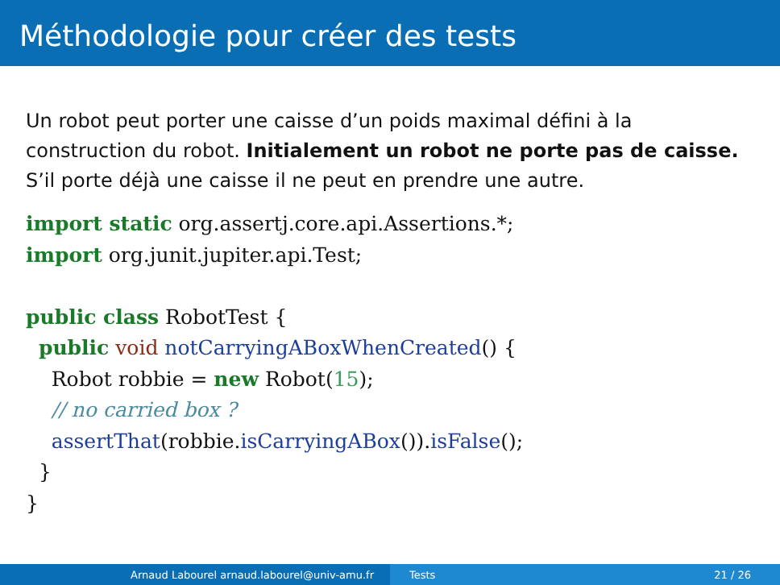Méthodologie pour créer des tests
Un robot peut porter une caisse d’un poids maximal défini à la construction du robot. Initialement un robot ne porte pas de caisse. S’il porte déjà une caisse il ne peut en prendre une autre.
import static org.assertj.core.api.Assertions.*;
import org.junit.jupiter.api.Test;

public class RobotTest {
  public void notCarryingABoxWhenCreated() {
    Robot robbie = new Robot(15);
    // no carried box ?
    assertThat(robbie.isCarryingABox()).isFalse();
  }
}
Arnaud Labourel arnaud.labourel@univ-amu.fr Tests 21 / 26